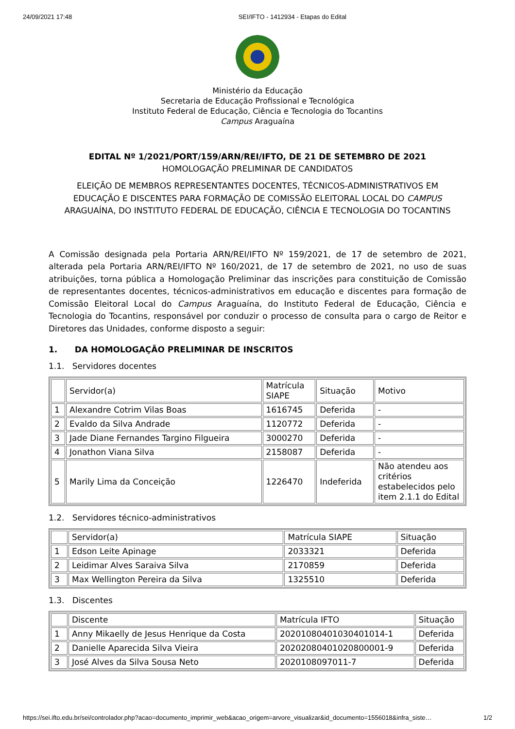24/09/2021 17:48 SEI/IFTO - 1412934 - Etapas do Edital
Ministério da Educação
Secretaria de Educação Profissional e Tecnológica
Instituto Federal de Educação, Ciência e Tecnologia do Tocantins
Campus Araguaína
EDITAL Nº 1/2021/PORT/159/ARN/REI/IFTO, DE 21 DE SETEMBRO DE 2021
HOMOLOGAÇÃO PRELIMINAR DE CANDIDATOS
ELEIÇÃO DE MEMBROS REPRESENTANTES DOCENTES, TÉCNICOS-ADMINISTRATIVOS EM EDUCAÇÃO E DISCENTES PARA FORMAÇÃO DE COMISSÃO ELEITORAL LOCAL DO CAMPUS ARAGUAÍNA, DO INSTITUTO FEDERAL DE EDUCAÇÃO, CIÊNCIA E TECNOLOGIA DO TOCANTINS
A Comissão designada pela Portaria ARN/REI/IFTO Nº 159/2021, de 17 de setembro de 2021, alterada pela Portaria ARN/REI/IFTO Nº 160/2021, de 17 de setembro de 2021, no uso de suas atribuições, torna pública a Homologação Preliminar das inscrições para constituição de Comissão de representantes docentes, técnicos-administrativos em educação e discentes para formação de Comissão Eleitoral Local do Campus Araguaína, do Instituto Federal de Educação, Ciência e Tecnologia do Tocantins, responsável por conduzir o processo de consulta para o cargo de Reitor e Diretores das Unidades, conforme disposto a seguir:
1. DA HOMOLOGAÇÃO PRELIMINAR DE INSCRITOS
1.1. Servidores docentes
| | Servidor(a) | Matrícula SIAPE | Situação | Motivo |
| 1 | Alexandre Cotrim Vilas Boas | 1616745 | Deferida | - |
| 2 | Evaldo da Silva Andrade | 1120772 | Deferida | - |
| 3 | Jade Diane Fernandes Targino Filgueira | 3000270 | Deferida | - |
| 4 | Jonathon Viana Silva | 2158087 | Deferida | - |
| 5 | Marily Lima da Conceição | 1226470 | Indeferida | Não atendeu aos critérios estabelecidos pelo item 2.1.1 do Edital |
1.2. Servidores técnico-administrativos
| | Servidor(a) | Matrícula SIAPE | Situação |
| 1 | Edson Leite Apinage | 2033321 | Deferida |
| 2 | Leidimar Alves Saraiva Silva | 2170859 | Deferida |
| 3 | Max Wellington Pereira da Silva | 1325510 | Deferida |
1.3. Discentes
| | Discente | Matrícula IFTO | Situação |
| 1 | Anny Mikaelly de Jesus Henrique da Costa | 20201080401030401014-1 | Deferida |
| 2 | Danielle Aparecida Silva Vieira | 20202080401020800001-9 | Deferida |
| 3 | José Alves da Silva Sousa Neto | 2020108097011-7 | Deferida |
https://sei.ifto.edu.br/sei/controlador.php?acao=documento_imprimir_web&acao_origem=arvore_visualizar&id_documento=1556018&infra_siste… 1/2